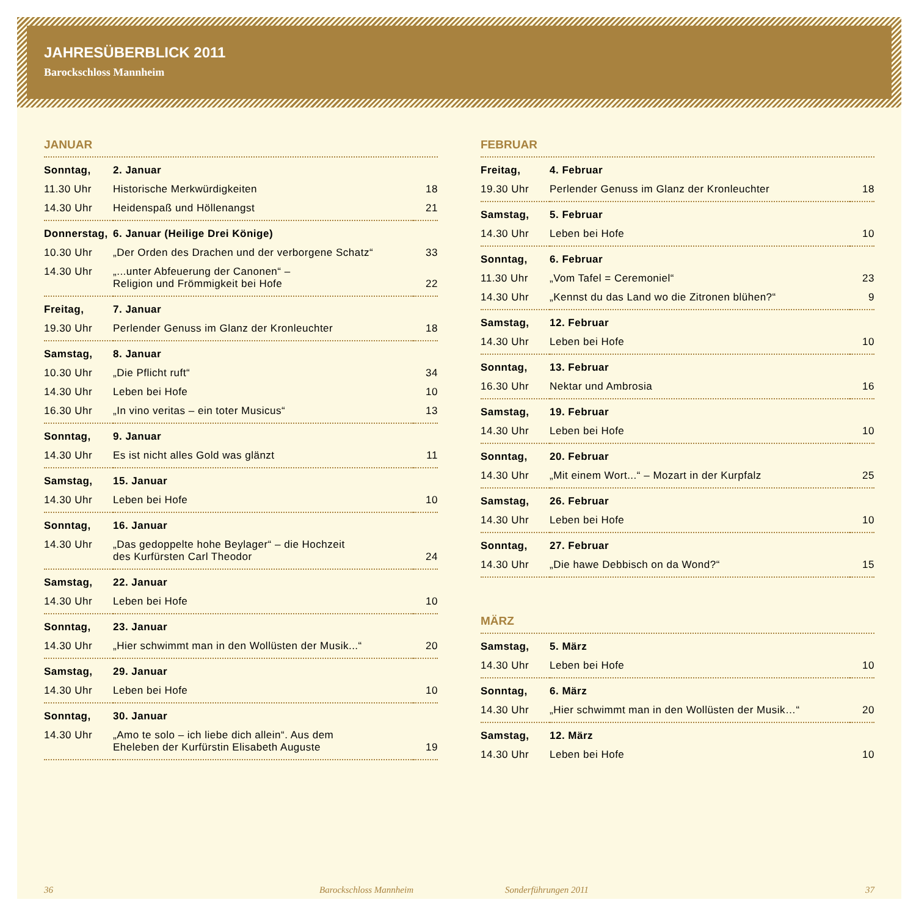JAHRESÜBERBLICK 2011
Barockschloss Mannheim
JANUAR
| Sonntag, | 2. Januar | |
| 11.30 Uhr | Historische Merkwürdigkeiten | 18 |
| 14.30 Uhr | Heidenspaß und Höllenangst | 21 |
| Donnerstag, | 6. Januar (Heilige Drei Könige) | |
| 10.30 Uhr | „Der Orden des Drachen und der verborgene Schatz“ | 33 |
| 14.30 Uhr | „...unter Abfeuerung der Canonen“ – Religion und Frömmigkeit bei Hofe | 22 |
| Freitag, | 7. Januar | |
| 19.30 Uhr | Perlender Genuss im Glanz der Kronleuchter | 18 |
| Samstag, | 8. Januar | |
| 10.30 Uhr | „Die Pflicht ruft“ | 34 |
| 14.30 Uhr | Leben bei Hofe | 10 |
| 16.30 Uhr | „In vino veritas – ein toter Musicus“ | 13 |
| Sonntag, | 9. Januar | |
| 14.30 Uhr | Es ist nicht alles Gold was glänzt | 11 |
| Samstag, | 15. Januar | |
| 14.30 Uhr | Leben bei Hofe | 10 |
| Sonntag, | 16. Januar | |
| 14.30 Uhr | „Das gedoppelte hohe Beylager“ – die Hochzeit des Kurfürsten Carl Theodor | 24 |
| Samstag, | 22. Januar | |
| 14.30 Uhr | Leben bei Hofe | 10 |
| Sonntag, | 23. Januar | |
| 14.30 Uhr | „Hier schwimmt man in den Wollüsten der Musik...“ | 20 |
| Samstag, | 29. Januar | |
| 14.30 Uhr | Leben bei Hofe | 10 |
| Sonntag, | 30. Januar | |
| 14.30 Uhr | „Amo te solo – ich liebe dich allein“. Aus dem Eheleben der Kurfürstin Elisabeth Auguste | 19 |
FEBRUAR
| Freitag, | 4. Februar | |
| 19.30 Uhr | Perlender Genuss im Glanz der Kronleuchter | 18 |
| Samstag, | 5. Februar | |
| 14.30 Uhr | Leben bei Hofe | 10 |
| Sonntag, | 6. Februar | |
| 11.30 Uhr | „Vom Tafel = Ceremoniel“ | 23 |
| 14.30 Uhr | „Kennst du das Land wo die Zitronen blühen?“ | 9 |
| Samstag, | 12. Februar | |
| 14.30 Uhr | Leben bei Hofe | 10 |
| Sonntag, | 13. Februar | |
| 16.30 Uhr | Nektar und Ambrosia | 16 |
| Samstag, | 19. Februar | |
| 14.30 Uhr | Leben bei Hofe | 10 |
| Sonntag, | 20. Februar | |
| 14.30 Uhr | „Mit einem Wort...“ – Mozart in der Kurpfalz | 25 |
| Samstag, | 26. Februar | |
| 14.30 Uhr | Leben bei Hofe | 10 |
| Sonntag, | 27. Februar | |
| 14.30 Uhr | „Die hawe Debbisch on da Wond?“ | 15 |
MÄRZ
| Samstag, | 5. März | |
| 14.30 Uhr | Leben bei Hofe | 10 |
| Sonntag, | 6. März | |
| 14.30 Uhr | „Hier schwimmt man in den Wollüsten der Musik…“ | 20 |
| Samstag, | 12. März | |
| 14.30 Uhr | Leben bei Hofe | 10 |
36 Barockschloss Mannheim Sonderführungen 2011 37